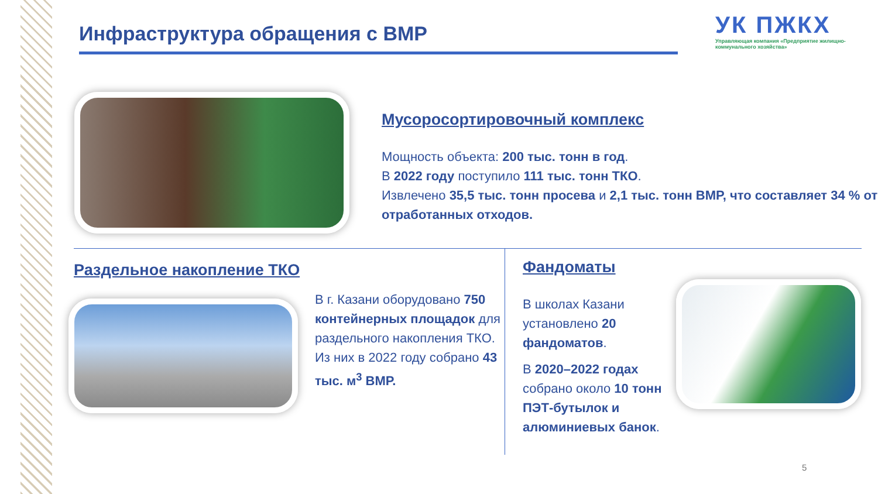Инфраструктура обращения с ВМР
УК ПЖКХ
Управляющая компания «Предприятие жилищно-коммунального хозяйства»
Мусоросортировочный комплекс
Мощность объекта: 200 тыс. тонн в год.
В 2022 году поступило 111 тыс. тонн ТКО.
Извлечено 35,5 тыс. тонн просева и 2,1 тыс. тонн ВМР, что составляет 34 % от отработанных отходов.
Раздельное накопление ТКО
В г. Казани оборудовано 750 контейнерных площадок для раздельного накопления ТКО.
Из них в 2022 году собрано 43 тыс. м<sup>3</sup> ВМР.
Фандоматы
В школах Казани установлено 20 фандоматов.
В 2020–2022 годах собрано около 10 тонн ПЭТ-бутылок и алюминиевых банок.
5